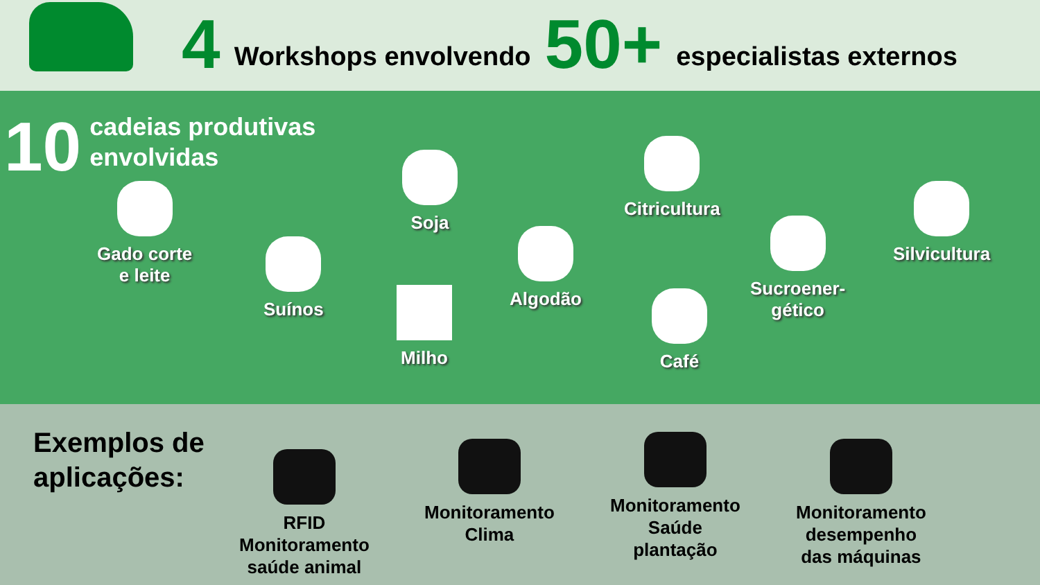4 Workshops envolvendo 50+ especialistas externos
10 cadeias produtivas
envolvidas
Gado corte
e leite
Suínos
Soja
Milho
Algodão
Citricultura
Café
Sucroener-
gético
Silvicultura
Exemplos de
aplicações:
RFID
Monitoramento
saúde animal
Monitoramento
Clima
Monitoramento
Saúde
plantação
Monitoramento
desempenho
das máquinas